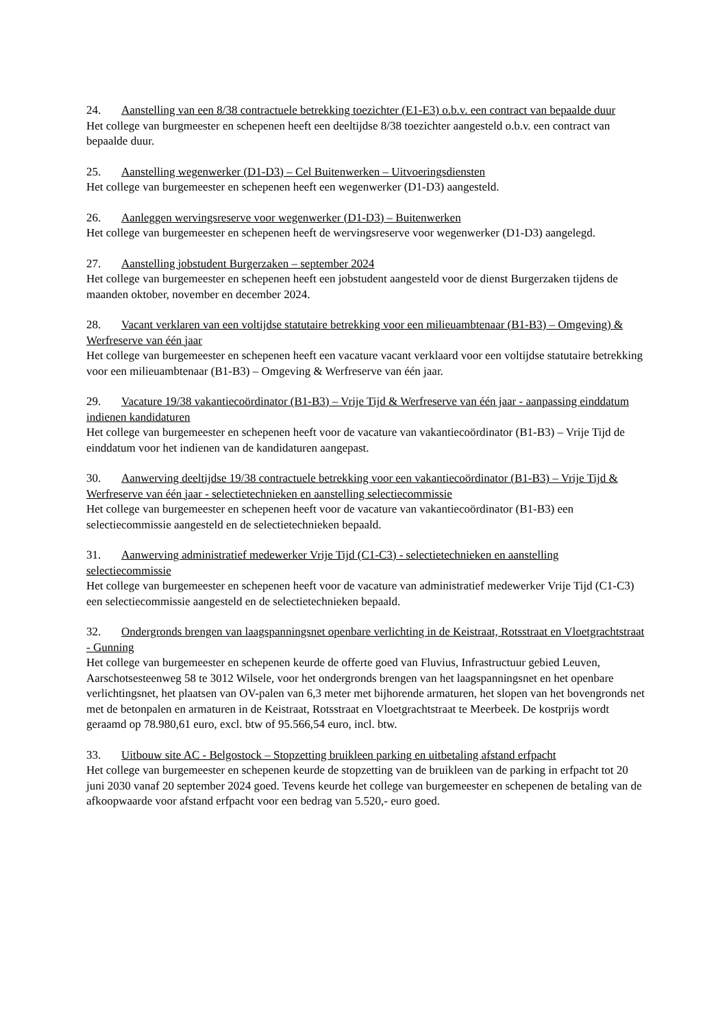24. Aanstelling van een 8/38 contractuele betrekking toezichter (E1-E3) o.b.v. een contract van bepaalde duur
Het college van burgmeester en schepenen heeft een deeltijdse 8/38 toezichter aangesteld o.b.v. een contract van bepaalde duur.
25. Aanstelling wegenwerker (D1-D3) – Cel Buitenwerken – Uitvoeringsdiensten
Het college van burgemeester en schepenen heeft een wegenwerker (D1-D3) aangesteld.
26. Aanleggen wervingsreserve voor wegenwerker (D1-D3) – Buitenwerken
Het college van burgemeester en schepenen heeft de wervingsreserve voor wegenwerker (D1-D3) aangelegd.
27. Aanstelling jobstudent Burgerzaken – september 2024
Het college van burgemeester en schepenen heeft een jobstudent aangesteld voor de dienst Burgerzaken tijdens de maanden oktober, november en december 2024.
28. Vacant verklaren van een voltijdse statutaire betrekking voor een milieuambtenaar (B1-B3) – Omgeving) & Werfreserve van één jaar
Het college van burgemeester en schepenen heeft een vacature vacant verklaard voor een voltijdse statutaire betrekking voor een milieuambtenaar (B1-B3) – Omgeving & Werfreserve van één jaar.
29. Vacature 19/38 vakantiecoördinator (B1-B3) – Vrije Tijd & Werfreserve van één jaar - aanpassing einddatum indienen kandidaturen
Het college van burgemeester en schepenen heeft voor de vacature van vakantiecoördinator (B1-B3) – Vrije Tijd de einddatum voor het indienen van de kandidaturen aangepast.
30. Aanwerving deeltijdse 19/38 contractuele betrekking voor een vakantiecoördinator (B1-B3) – Vrije Tijd & Werfreserve van één jaar - selectietechnieken en aanstelling selectiecommissie
Het college van burgemeester en schepenen heeft voor de vacature van vakantiecoördinator (B1-B3) een selectiecommissie aangesteld en de selectietechnieken bepaald.
31. Aanwerving administratief medewerker Vrije Tijd (C1-C3) - selectietechnieken en aanstelling selectiecommissie
Het college van burgemeester en schepenen heeft voor de vacature van administratief medewerker Vrije Tijd (C1-C3) een selectiecommissie aangesteld en de selectietechnieken bepaald.
32. Ondergronds brengen van laagspanningsnet openbare verlichting in de Keistraat, Rotsstraat en Vloetgrachtstraat - Gunning
Het college van burgemeester en schepenen keurde de offerte goed van Fluvius, Infrastructuur gebied Leuven, Aarschotsesteenweg 58 te 3012 Wilsele, voor het ondergronds brengen van het laagspanningsnet en het openbare verlichtingsnet, het plaatsen van OV-palen van 6,3 meter met bijhorende armaturen, het slopen van het bovengronds net met de betonpalen en armaturen in de Keistraat, Rotsstraat en Vloetgrachtstraat te Meerbeek. De kostprijs wordt geraamd op 78.980,61 euro, excl. btw of 95.566,54 euro, incl. btw.
33. Uitbouw site AC - Belgostock – Stopzetting bruikleen parking en uitbetaling afstand erfpacht
Het college van burgemeester en schepenen keurde de stopzetting van de bruikleen van de parking in erfpacht tot 20 juni 2030 vanaf 20 september 2024 goed. Tevens keurde het college van burgemeester en schepenen de betaling van de afkoopwaarde voor afstand erfpacht voor een bedrag van 5.520,- euro goed.